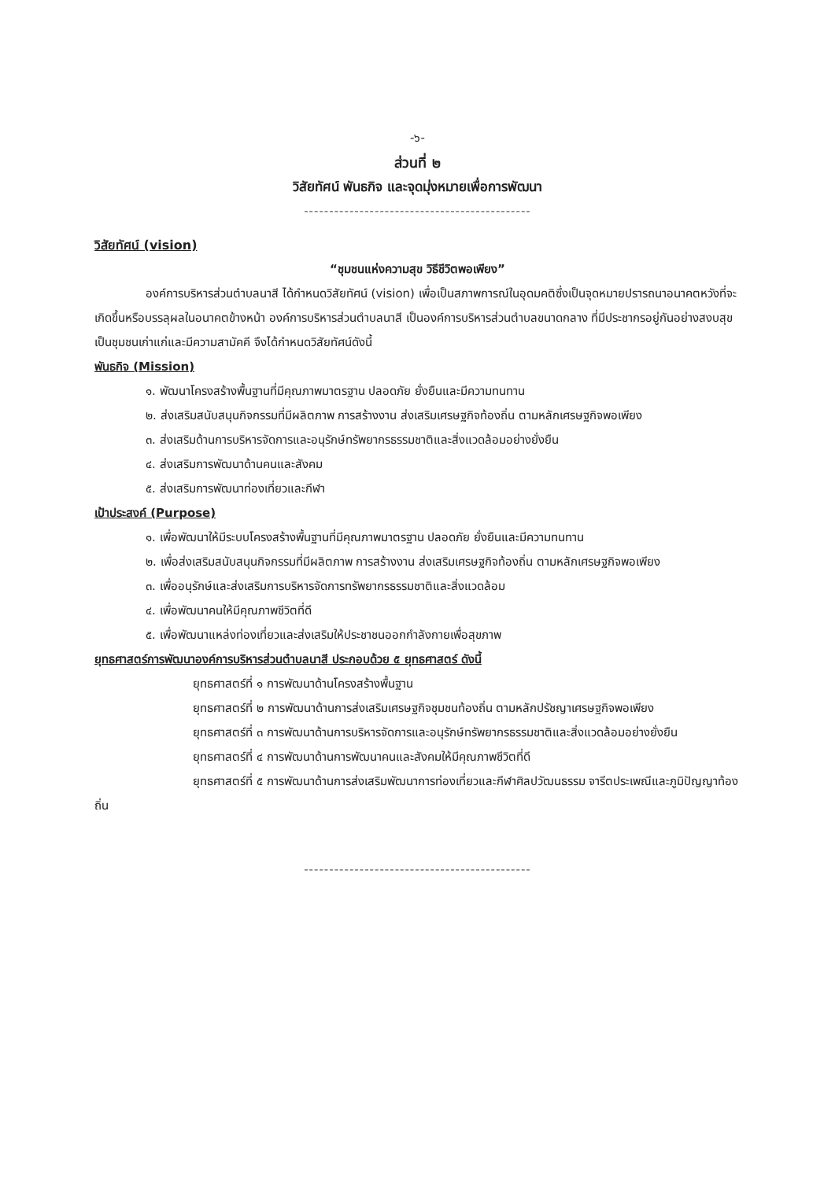-๖-
ส่วนที่ ๒
วิสัยทัศน์ พันธกิจ และจุดมุ่งหมายเพื่อการพัฒนา
---------------------------------------------
วิสัยทัศน์ (vision)
“ชุมชนแห่งความสุข วิธีชีวิตพอเพียง”
องค์การบริหารส่วนตำบลนาสี ได้กำหนดวิสัยทัศน์ (vision) เพื่อเป็นสภาพการณ์ในอุดมคติซึ่งเป็นจุดหมายปรารถนาอนาคตหวังที่จะเกิดขึ้นหรือบรรลุผลในอนาคตข้างหน้า องค์การบริหารส่วนตำบลนาสี เป็นองค์การบริหารส่วนตำบลขนาดกลาง ที่มีประชากรอยู่กันอย่างสงบสุข เป็นชุมชนเก่าแก่และมีความสามัคคี จึงได้กำหนดวิสัยทัศน์ดังนี้
พันธกิจ (Mission)
๑. พัฒนาโครงสร้างพื้นฐานที่มีคุณภาพมาตรฐาน ปลอดภัย ยั่งยืนและมีความทนทาน
๒. ส่งเสริมสนับสนุนกิจกรรมที่มีผลิตภาพ การสร้างงาน ส่งเสริมเศรษฐกิจท้องถิ่น ตามหลักเศรษฐกิจพอเพียง
๓. ส่งเสริมด้านการบริหารจัดการและอนุรักษ์ทรัพยากรธรรมชาติและสิ่งแวดล้อมอย่างยั่งยืน
๔. ส่งเสริมการพัฒนาด้านคนและสังคม
๕. ส่งเสริมการพัฒนาท่องเที่ยวและกีฬา
เป้าประสงค์ (Purpose)
๑. เพื่อพัฒนาให้มีระบบโครงสร้างพื้นฐานที่มีคุณภาพมาตรฐาน ปลอดภัย ยั่งยืนและมีความทนทาน
๒. เพื่อส่งเสริมสนับสนุนกิจกรรมที่มีผลิตภาพ การสร้างงาน ส่งเสริมเศรษฐกิจท้องถิ่น ตามหลักเศรษฐกิจพอเพียง
๓. เพื่ออนุรักษ์และส่งเสริมการบริหารจัดการทรัพยากรธรรมชาติและสิ่งแวดล้อม
๔. เพื่อพัฒนาคนให้มีคุณภาพชีวิตที่ดี
๕. เพื่อพัฒนาแหล่งท่องเที่ยวและส่งเสริมให้ประชาชนออกกำลังกายเพื่อสุขภาพ
ยุทธศาสตร์การพัฒนาองค์การบริหารส่วนตำบลนาสี ประกอบด้วย ๕ ยุทธศาสตร์ ดังนี้
ยุทธศาสตร์ที่ ๑ การพัฒนาด้านโครงสร้างพื้นฐาน
ยุทธศาสตร์ที่ ๒ การพัฒนาด้านการส่งเสริมเศรษฐกิจชุมชนท้องถิ่น ตามหลักปรัชญาเศรษฐกิจพอเพียง
ยุทธศาสตร์ที่ ๓ การพัฒนาด้านการบริหารจัดการและอนุรักษ์ทรัพยากรธรรมชาติและสิ่งแวดล้อมอย่างยั่งยืน
ยุทธศาสตร์ที่ ๔ การพัฒนาด้านการพัฒนาคนและสังคมให้มีคุณภาพชีวิตที่ดี
ยุทธศาสตร์ที่ ๕ การพัฒนาด้านการส่งเสริมพัฒนาการท่องเที่ยวและกีฬาศิลปวัฒนธรรม จารีตประเพณีและภูมิปัญญาท้องถิ่น
---------------------------------------------